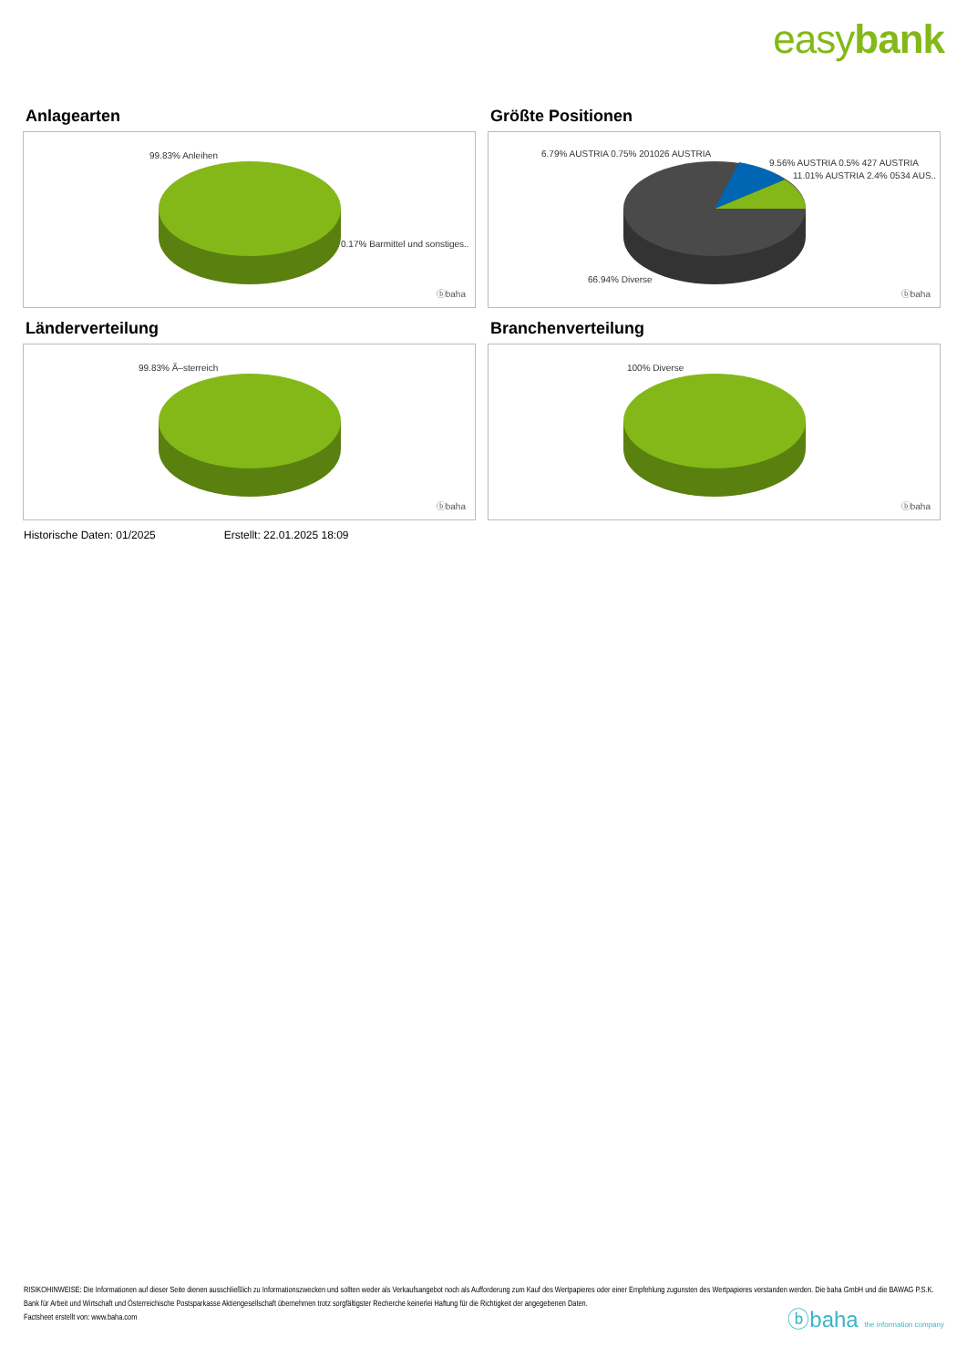easybank
Anlagearten
99.83% Anleihen
0.17% Barmittel und sonstiges..
ⓑbaha
Größte Positionen
6.79% AUSTRIA 0.75% 201026 AUSTRIA
9.56% AUSTRIA 0.5% 427 AUSTRIA
11.01% AUSTRIA 2.4% 0534 AUS..
66.94% Diverse
ⓑbaha
Länderverteilung
99.83% Ã–sterreich
ⓑbaha
Branchenverteilung
100% Diverse
ⓑbaha
Historische Daten: 01/2025 Erstellt: 22.01.2025 18:09
RISIKOHINWEISE: Die Informationen auf dieser Seite dienen ausschließlich zu Informationszwecken und sollten weder als Verkaufsangebot noch als Aufforderung zum Kauf des Wertpapieres oder einer Empfehlung zugunsten des Wertpapieres verstanden werden. Die baha GmbH und die BAWAG P.S.K. Bank für Arbeit und Wirtschaft und Österreichische Postsparkasse Aktiengesellschaft übernehmen trotz sorgfältigster Recherche keinerlei Haftung für die Richtigkeit der angegebenen Daten.
Factsheet erstellt von: www.baha.com
ⓑbaha the information company